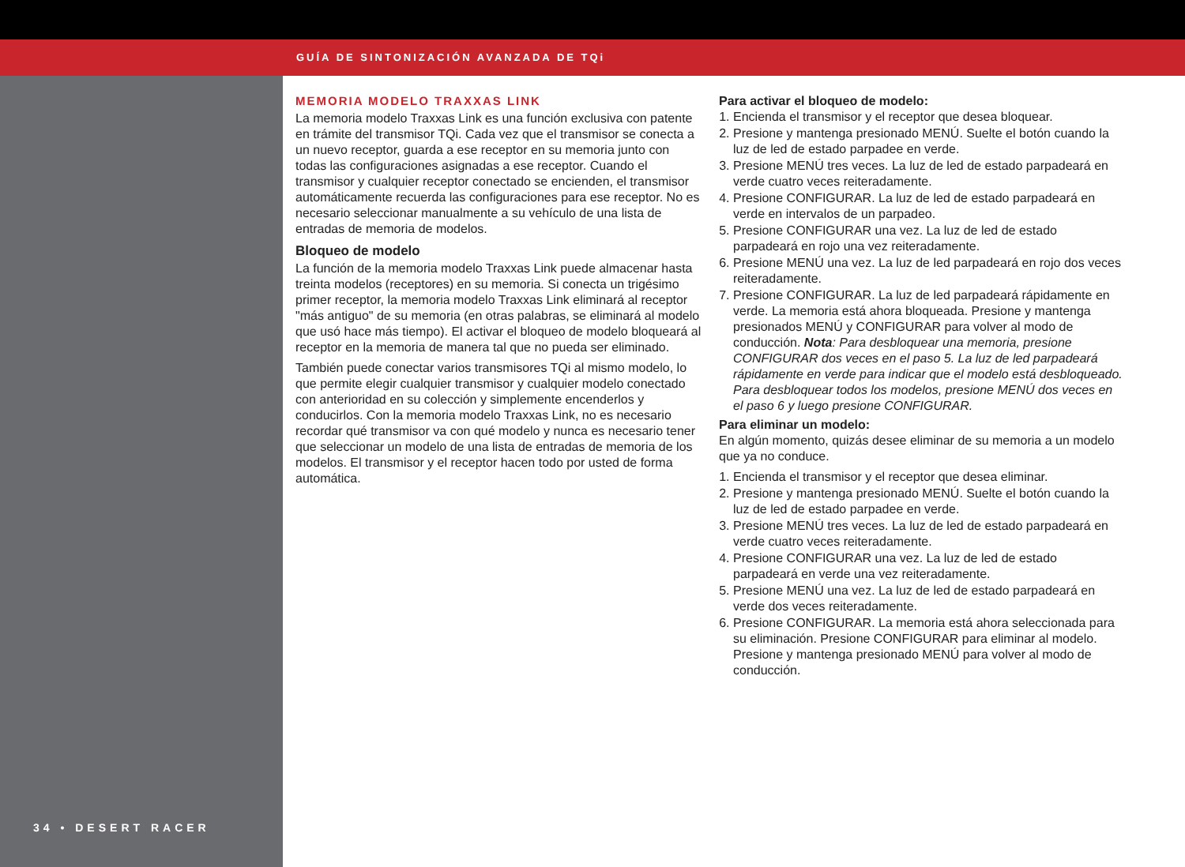GUÍA DE SINTONIZACIÓN AVANZADA DE TQi
34 • DESERT RACER
MEMORIA MODELO TRAXXAS LINK
La memoria modelo Traxxas Link es una función exclusiva con patente en trámite del transmisor TQi. Cada vez que el transmisor se conecta a un nuevo receptor, guarda a ese receptor en su memoria junto con todas las configuraciones asignadas a ese receptor. Cuando el transmisor y cualquier receptor conectado se encienden, el transmisor automáticamente recuerda las configuraciones para ese receptor. No es necesario seleccionar manualmente a su vehículo de una lista de entradas de memoria de modelos.
Bloqueo de modelo
La función de la memoria modelo Traxxas Link puede almacenar hasta treinta modelos (receptores) en su memoria. Si conecta un trigésimo primer receptor, la memoria modelo Traxxas Link eliminará al receptor "más antiguo" de su memoria (en otras palabras, se eliminará al modelo que usó hace más tiempo). El activar el bloqueo de modelo bloqueará al receptor en la memoria de manera tal que no pueda ser eliminado.
También puede conectar varios transmisores TQi al mismo modelo, lo que permite elegir cualquier transmisor y cualquier modelo conectado con anterioridad en su colección y simplemente encenderlos y conducirlos. Con la memoria modelo Traxxas Link, no es necesario recordar qué transmisor va con qué modelo y nunca es necesario tener que seleccionar un modelo de una lista de entradas de memoria de los modelos. El transmisor y el receptor hacen todo por usted de forma automática.
Para activar el bloqueo de modelo:
1. Encienda el transmisor y el receptor que desea bloquear.
2. Presione y mantenga presionado MENÚ. Suelte el botón cuando la luz de led de estado parpadee en verde.
3. Presione MENÚ tres veces. La luz de led de estado parpadeará en verde cuatro veces reiteradamente.
4. Presione CONFIGURAR. La luz de led de estado parpadeará en verde en intervalos de un parpadeo.
5. Presione CONFIGURAR una vez. La luz de led de estado parpadeará en rojo una vez reiteradamente.
6. Presione MENÚ una vez. La luz de led parpadeará en rojo dos veces reiteradamente.
7. Presione CONFIGURAR. La luz de led parpadeará rápidamente en verde. La memoria está ahora bloqueada. Presione y mantenga presionados MENÚ y CONFIGURAR para volver al modo de conducción. Nota: Para desbloquear una memoria, presione CONFIGURAR dos veces en el paso 5. La luz de led parpadeará rápidamente en verde para indicar que el modelo está desbloqueado. Para desbloquear todos los modelos, presione MENÚ dos veces en el paso 6 y luego presione CONFIGURAR.
Para eliminar un modelo:
En algún momento, quizás desee eliminar de su memoria a un modelo que ya no conduce.
1. Encienda el transmisor y el receptor que desea eliminar.
2. Presione y mantenga presionado MENÚ. Suelte el botón cuando la luz de led de estado parpadee en verde.
3. Presione MENÚ tres veces. La luz de led de estado parpadeará en verde cuatro veces reiteradamente.
4. Presione CONFIGURAR una vez. La luz de led de estado parpadeará en verde una vez reiteradamente.
5. Presione MENÚ una vez. La luz de led de estado parpadeará en verde dos veces reiteradamente.
6. Presione CONFIGURAR. La memoria está ahora seleccionada para su eliminación. Presione CONFIGURAR para eliminar al modelo. Presione y mantenga presionado MENÚ para volver al modo de conducción.